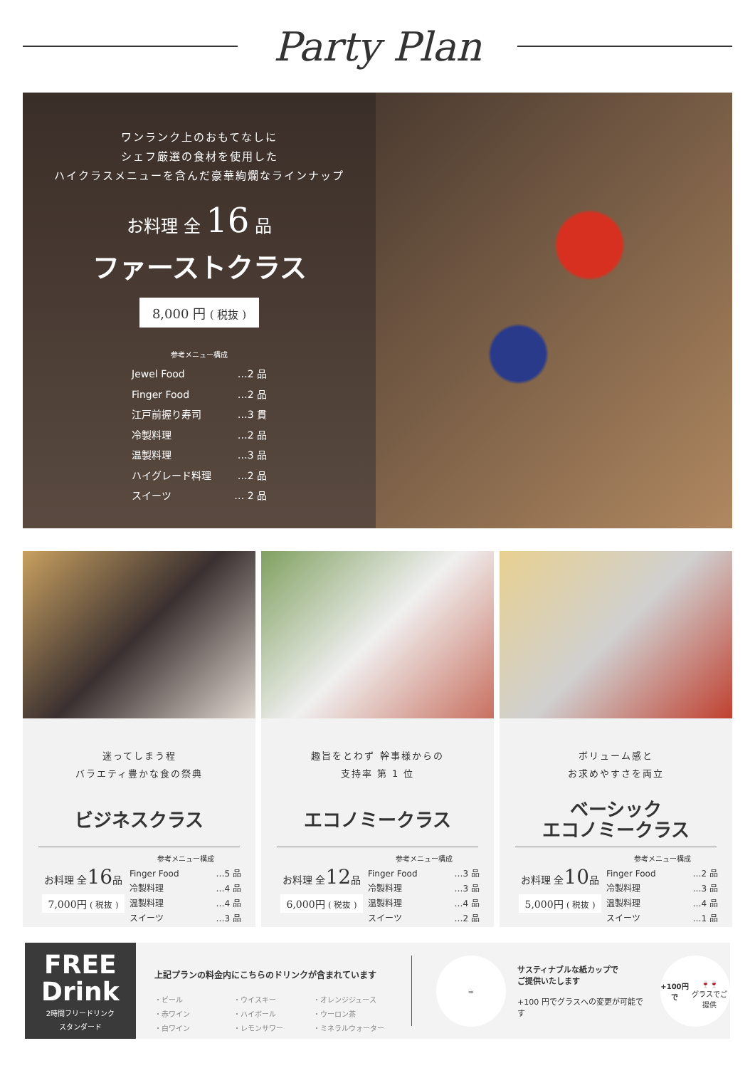Party Plan
ワンランク上のおもてなしに
シェフ厳選の食材を使用した
ハイクラスメニューを含んだ豪華絢爛なラインナップ
お料理 全 16 品
ファーストクラス
8,000 円 ( 税抜 )
参考メニュー構成
Jewel Food …2 品
Finger Food …2 品
江戸前握り寿司 …3 貫
冷製料理 …2 品
温製料理 …3 品
ハイグレード料理 …2 品
スイーツ … 2 品
迷ってしまう程
バラエティ豊かな食の祭典
ビジネスクラス
お料理 全16品
7,000円 ( 税抜 )
参考メニュー構成
Finger Food …5 品
冷製料理 …4 品
温製料理 …4 品
スイーツ …3 品
趣旨をとわず 幹事様からの
支持率 第 1 位
エコノミークラス
お料理 全12品
6,000円 ( 税抜 )
参考メニュー構成
Finger Food …3 品
冷製料理 …3 品
温製料理 …4 品
スイーツ …2 品
ボリューム感と
お求めやすさを両立
ベーシック
エコノミークラス
お料理 全10品
5,000円 ( 税抜 )
参考メニュー構成
Finger Food …2 品
冷製料理 …3 品
温製料理 …4 品
スイーツ …1 品
FREE
Drink
2時間フリードリンク
スタンダード
上記プランの料金内にこちらのドリンクが含まれています
・ビール ・ウイスキー ・オレンジジュース ・赤ワイン ・ハイボール ・ウーロン茶 ・白ワイン ・レモンサワー ・ミネラルウォーター
☕
サスティナブルな紙カップで
ご提供いたします
+100 円でグラスへの変更が可能です
+100円で
🍷🍷
グラスでご提供